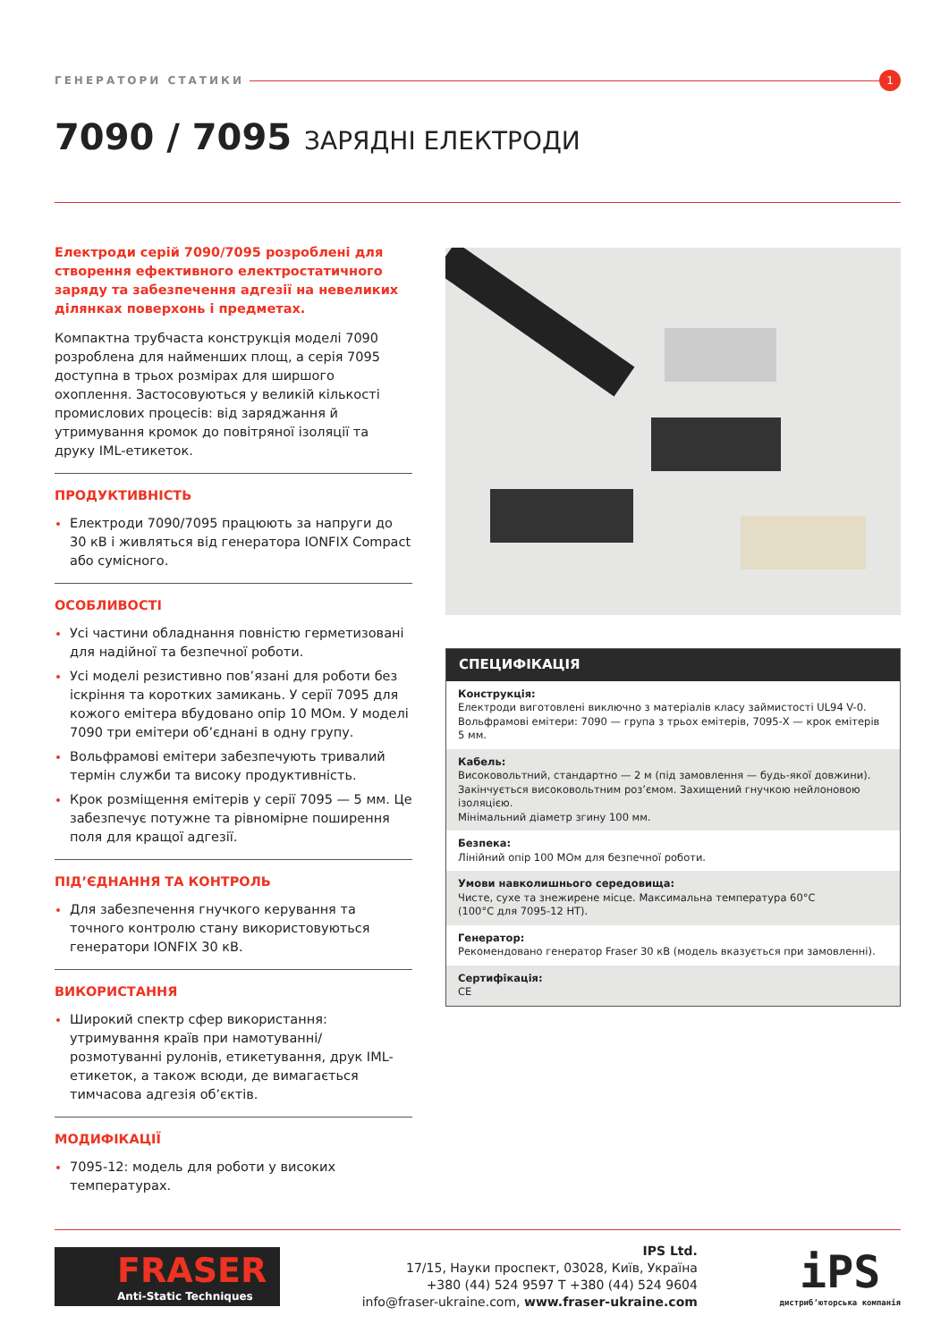ГЕНЕРАТОРИ СТАТИКИ
1
7090 / 7095 ЗАРЯДНІ ЕЛЕКТРОДИ
Електроди серій 7090/7095 розроблені для створення ефективного електростатичного заряду та забезпечення адгезії на невеликих ділянках поверхонь і предметах.
Компактна трубчаста конструкція моделі 7090 розроблена для найменших площ, а серія 7095 доступна в трьох розмірах для ширшого охоплення. Застосовуються у великій кількості промислових процесів: від заряджання й утримування кромок до повітряної ізоляції та друку IML-етикеток.
ПРОДУКТИВНІСТЬ
Електроди 7090/7095 працюють за напруги до 30 кВ і живляться від генератора IONFIX Compact або сумісного.
ОСОБЛИВОСТІ
Усі частини обладнання повністю герметизовані для надійної та безпечної роботи.
Усі моделі резистивно пов’язані для роботи без іскріння та коротких замикань. У серії 7095 для кожого емітера вбудовано опір 10 МОм. У моделі 7090 три емітери об’єднані в одну групу.
Вольфрамові емітери забезпечують тривалий термін служби та високу продуктивність.
Крок розміщення емітерів у серії 7095 — 5 мм. Це забезпечує потужне та рівномірне поширення поля для кращої адгезії.
ПІД’ЄДНАННЯ ТА КОНТРОЛЬ
Для забезпечення гнучкого керування та точного контролю стану використовуються генератори IONFIX 30 кВ.
ВИКОРИСТАННЯ
Широкий спектр сфер використання: утримування країв при намотуванні/розмотуванні рулонів, етикетування, друк IML-етикеток, а також всюди, де вимагається тимчасова адгезія об’єктів.
МОДИФІКАЦІЇ
7095-12: модель для роботи у високих температурах.
СПЕЦИФІКАЦІЯ
Конструкція:
Електроди виготовлені виключно з матеріалів класу займистості UL94 V-0.
Вольфрамові емітери: 7090 — група з трьох емітерів, 7095-X — крок емітерів 5 мм.
Кабель:
Високовольтний, стандартно — 2 м (під замовлення — будь-якої довжини).
Закінчується високовольтним роз’ємом. Захищений гнучкою нейлоновою ізоляцією.
Мінімальний діаметр згину 100 мм.
Безпека:
Лінійний опір 100 МОм для безпечної роботи.
Умови навколишнього середовища:
Чисте, сухе та знежирене місце. Максимальна температура 60°C
(100°C для 7095-12 HT).
Генератор:
Рекомендовано генератор Fraser 30 кВ (модель вказується при замовленні).
Сертифікація:
CE
FRASER
Anti-Static Techniques
IPS Ltd.
17/15, Науки проспект, 03028, Київ, Україна
+380 (44) 524 9597 T +380 (44) 524 9604
info@fraser-ukraine.com, www.fraser-ukraine.com
iPS
дистриб’юторська компанія